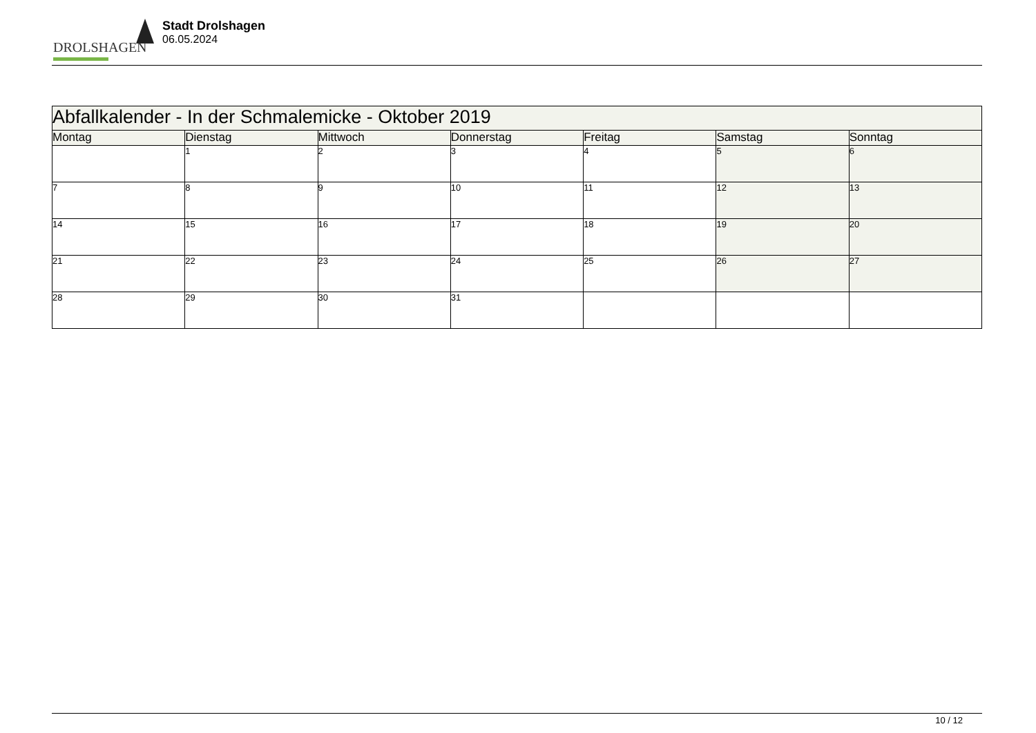DROLSHAGEN
Stadt Drolshagen
06.05.2024
| Abfallkalender - In der Schmalemicke - Oktober 2019 | | | | | | |
| --- | --- | --- | --- | --- | --- | --- |
| Montag | Dienstag | Mittwoch | Donnerstag | Freitag | Samstag | Sonntag |
| | 1 | 2 | 3 | 4 | 5 | 6 |
| 7 | 8 | 9 | 10 | 11 | 12 | 13 |
| 14 | 15 | 16 | 17 | 18 | 19 | 20 |
| 21 | 22 | 23 | 24 | 25 | 26 | 27 |
| 28 | 29 | 30 | 31 | | | |
10 / 12